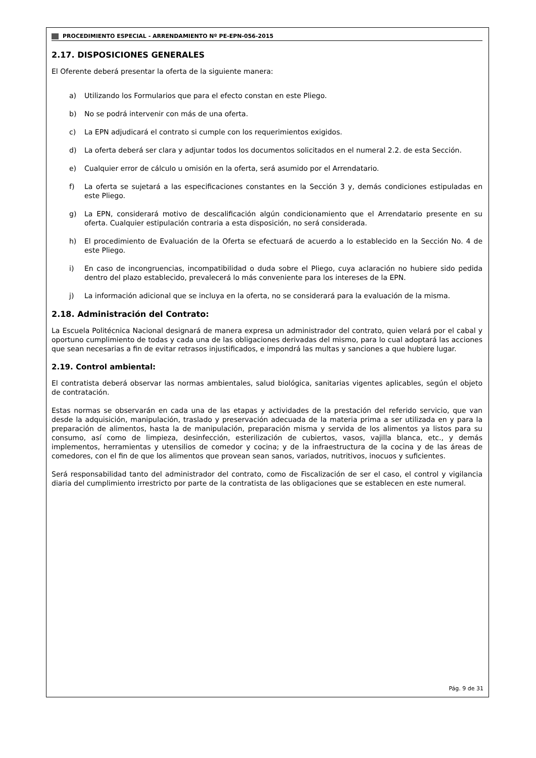PROCEDIMIENTO ESPECIAL - ARRENDAMIENTO Nº PE-EPN-056-2015
2.17. DISPOSICIONES GENERALES
El Oferente deberá presentar la oferta de la siguiente manera:
a) Utilizando los Formularios que para el efecto constan en este Pliego.
b) No se podrá intervenir con más de una oferta.
c) La EPN adjudicará el contrato si cumple con los requerimientos exigidos.
d) La oferta deberá ser clara y adjuntar todos los documentos solicitados en el numeral 2.2. de esta Sección.
e) Cualquier error de cálculo u omisión en la oferta, será asumido por el Arrendatario.
f) La oferta se sujetará a las especificaciones constantes en la Sección 3 y, demás condiciones estipuladas en este Pliego.
g) La EPN, considerará motivo de descalificación algún condicionamiento que el Arrendatario presente en su oferta. Cualquier estipulación contraria a esta disposición, no será considerada.
h) El procedimiento de Evaluación de la Oferta se efectuará de acuerdo a lo establecido en la Sección No. 4 de este Pliego.
i) En caso de incongruencias, incompatibilidad o duda sobre el Pliego, cuya aclaración no hubiere sido pedida dentro del plazo establecido, prevalecerá lo más conveniente para los intereses de la EPN.
j) La información adicional que se incluya en la oferta, no se considerará para la evaluación de la misma.
2.18. Administración del Contrato:
La Escuela Politécnica Nacional designará de manera expresa un administrador del contrato, quien velará por el cabal y oportuno cumplimiento de todas y cada una de las obligaciones derivadas del mismo, para lo cual adoptará las acciones que sean necesarias a fin de evitar retrasos injustificados, e impondrá las multas y sanciones a que hubiere lugar.
2.19. Control ambiental:
El contratista deberá observar las normas ambientales, salud biológica, sanitarias vigentes aplicables, según el objeto de contratación.
Estas normas se observarán en cada una de las etapas y actividades de la prestación del referido servicio, que van desde la adquisición, manipulación, traslado y preservación adecuada de la materia prima a ser utilizada en y para la preparación de alimentos, hasta la de manipulación, preparación misma y servida de los alimentos ya listos para su consumo, así como de limpieza, desinfección, esterilización de cubiertos, vasos, vajilla blanca, etc., y demás implementos, herramientas y utensilios de comedor y cocina; y de la infraestructura de la cocina y de las áreas de comedores, con el fin de que los alimentos que provean sean sanos, variados, nutritivos, inocuos y suficientes.
Será responsabilidad tanto del administrador del contrato, como de Fiscalización de ser el caso, el control y vigilancia diaria del cumplimiento irrestricto por parte de la contratista de las obligaciones que se establecen en este numeral.
Pág. 9 de 31